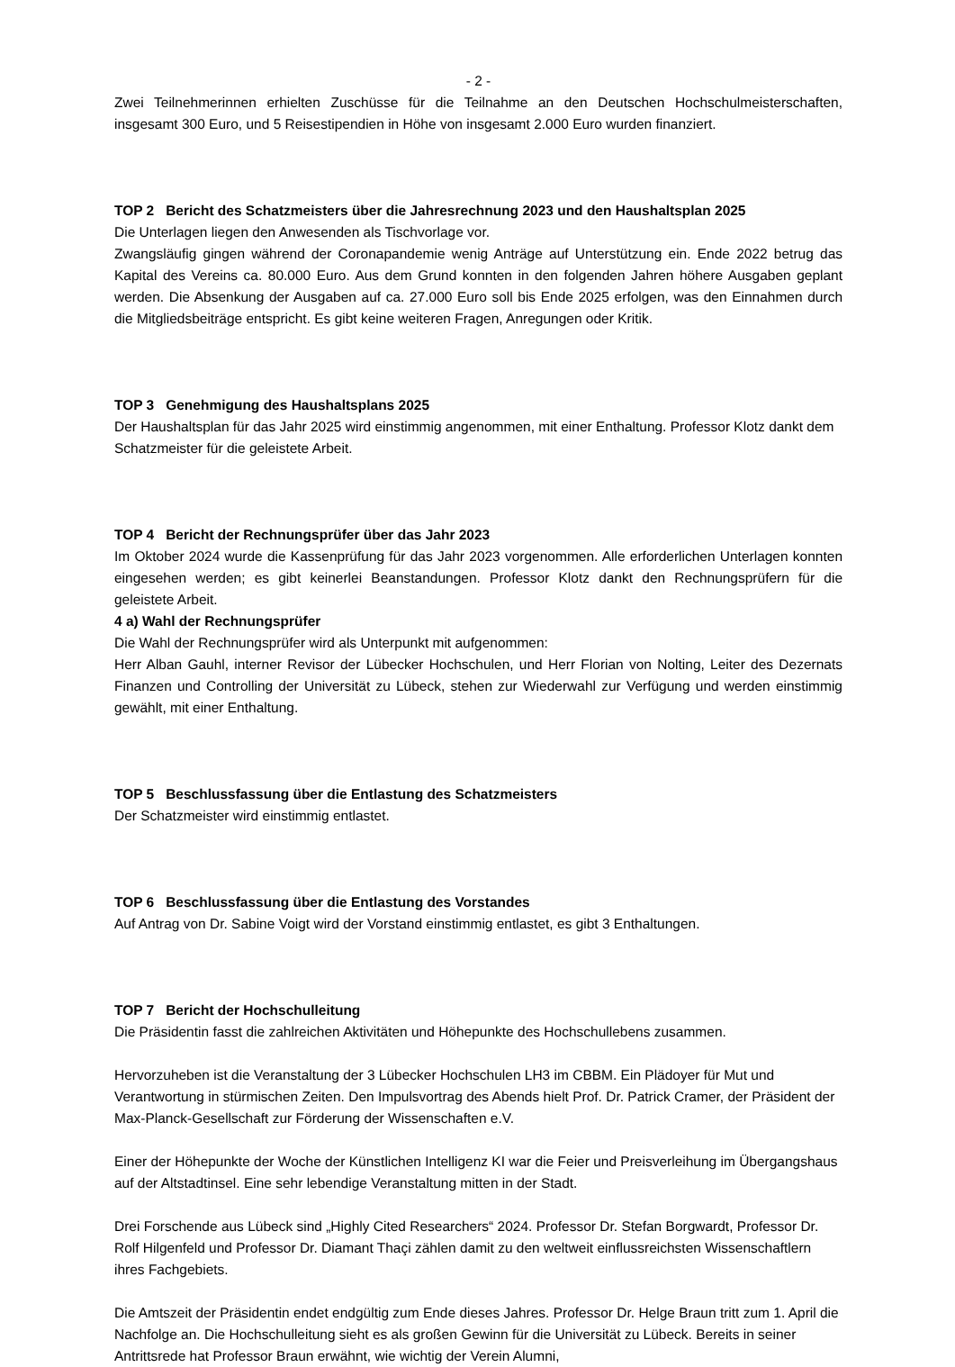- 2 -
Zwei Teilnehmerinnen erhielten Zuschüsse für die Teilnahme an den Deutschen Hochschulmeister­schaften, insgesamt 300 Euro, und 5 Reisestipendien in Höhe von insgesamt 2.000 Euro wurden finan­ziert.
TOP 2 Bericht des Schatzmeisters über die Jahresrechnung 2023 und den Haushaltsplan 2025
Die Unterlagen liegen den Anwesenden als Tischvorlage vor.
Zwangsläufig gingen während der Coronapandemie wenig Anträge auf Unterstützung ein. Ende 2022 betrug das Kapital des Vereins ca. 80.000 Euro. Aus dem Grund konnten in den folgenden Jahren hö­here Ausgaben geplant werden. Die Absenkung der Ausgaben auf ca. 27.000 Euro soll bis Ende 2025 erfolgen, was den Einnahmen durch die Mitgliedsbeiträge entspricht. Es gibt keine weiteren Fragen, Anregungen oder Kritik.
TOP 3 Genehmigung des Haushaltsplans 2025
Der Haushaltsplan für das Jahr 2025 wird einstimmig angenommen, mit einer Enthaltung. Professor Klotz dankt dem Schatzmeister für die geleistete Arbeit.
TOP 4 Bericht der Rechnungsprüfer über das Jahr 2023
Im Oktober 2024 wurde die Kassenprüfung für das Jahr 2023 vorgenommen. Alle erforderlichen Un­terlagen konnten eingesehen werden; es gibt keinerlei Beanstandungen. Professor Klotz dankt den Rechnungsprüfern für die geleistete Arbeit.
4 a) Wahl der Rechnungsprüfer
Die Wahl der Rechnungsprüfer wird als Unterpunkt mit aufgenommen:
Herr Alban Gauhl, interner Revisor der Lübecker Hochschulen, und Herr Florian von Nolting, Leiter des Dezernats Finanzen und Controlling der Universität zu Lübeck, stehen zur Wiederwahl zur Verfügung und werden einstimmig gewählt, mit einer Enthaltung.
TOP 5 Beschlussfassung über die Entlastung des Schatzmeisters
Der Schatzmeister wird einstimmig entlastet.
TOP 6 Beschlussfassung über die Entlastung des Vorstandes
Auf Antrag von Dr. Sabine Voigt wird der Vorstand einstimmig entlastet, es gibt 3 Enthaltungen.
TOP 7 Bericht der Hochschulleitung
Die Präsidentin fasst die zahlreichen Aktivitäten und Höhepunkte des Hochschullebens zusammen.
Hervorzuheben ist die Veranstaltung der 3 Lübecker Hochschulen LH3 im CBBM. Ein Plädoyer für Mut und Verantwortung in stürmischen Zeiten. Den Impulsvortrag des Abends hielt Prof. Dr. Patrick Cra­mer, der Präsident der Max-Planck-Gesellschaft zur Förderung der Wissenschaften e.V.
Einer der Höhepunkte der Woche der Künstlichen Intelligenz KI war die Feier und Preisverleihung im Übergangshaus auf der Altstadtinsel. Eine sehr lebendige Veranstaltung mitten in der Stadt.
Drei Forschende aus Lübeck sind „Highly Cited Researchers“ 2024. Professor Dr. Stefan Borgwardt, Professor Dr. Rolf Hilgenfeld und Professor Dr. Diamant Thaçi zählen damit zu den weltweit einfluss­reichsten Wissenschaftlern ihres Fachgebiets.
Die Amtszeit der Präsidentin endet endgültig zum Ende dieses Jahres. Professor Dr. Helge Braun tritt zum 1. April die Nachfolge an. Die Hochschulleitung sieht es als großen Gewinn für die Universität zu Lübeck. Bereits in seiner Antrittsrede hat Professor Braun erwähnt, wie wichtig der Verein Alumni,